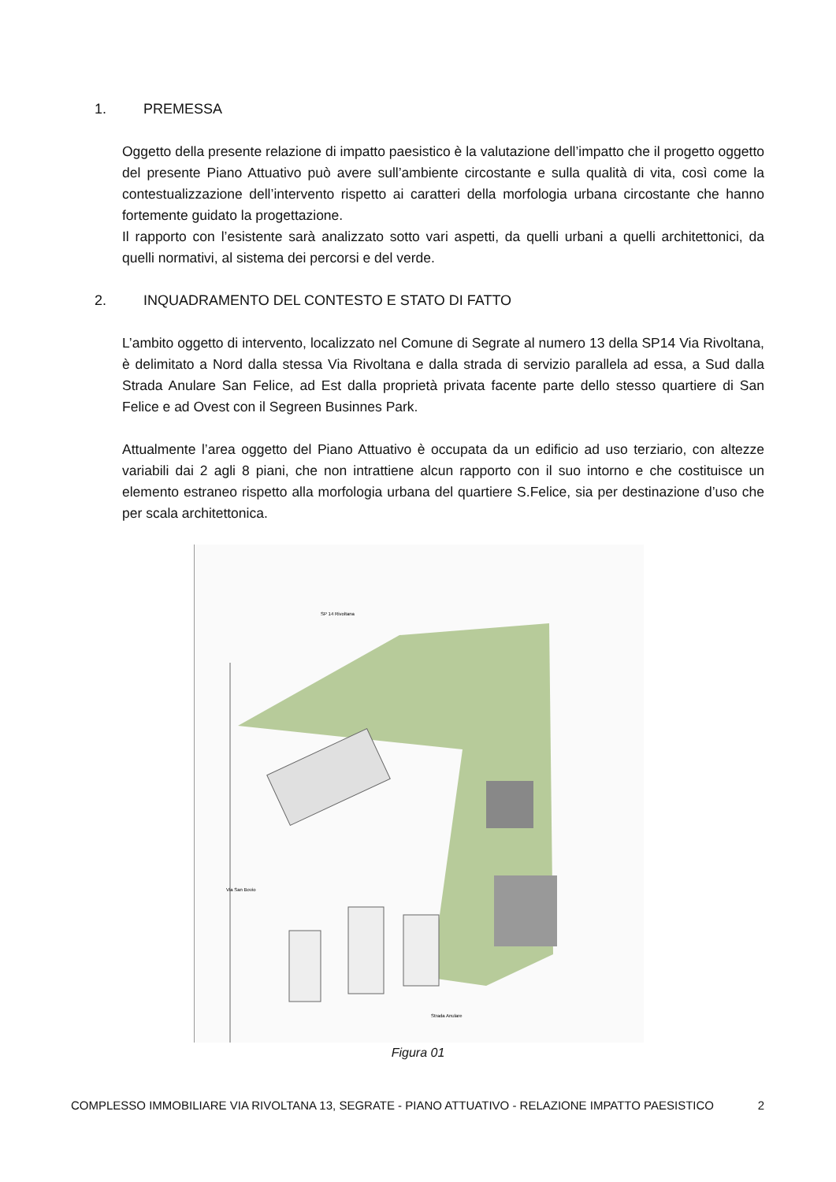1. PREMESSA
Oggetto della presente relazione di impatto paesistico è la valutazione dell’impatto che il progetto oggetto del presente Piano Attuativo può avere sull’ambiente circostante e sulla qualità di vita, così come la contestualizzazione dell’intervento rispetto ai caratteri della morfologia urbana circostante che hanno fortemente guidato la progettazione.
Il rapporto con l’esistente sarà analizzato sotto vari aspetti, da quelli urbani a quelli architettonici, da quelli normativi, al sistema dei percorsi e del verde.
2. INQUADRAMENTO DEL CONTESTO E STATO DI FATTO
L’ambito oggetto di intervento, localizzato nel Comune di Segrate al numero 13 della SP14 Via Rivoltana, è delimitato a Nord dalla stessa Via Rivoltana e dalla strada di servizio parallela ad essa, a Sud dalla Strada Anulare San Felice, ad Est dalla proprietà privata facente parte dello stesso quartiere di San Felice e ad Ovest con il Segreen Businnes Park.
Attualmente l’area oggetto del Piano Attuativo è occupata da un edificio ad uso terziario, con altezze variabili dai 2 agli 8 piani, che non intrattiene alcun rapporto con il suo intorno e che costituisce un elemento estraneo rispetto alla morfologia urbana del quartiere S.Felice, sia per destinazione d’uso che per scala architettonica.
SP 14 Rivoltana
Via San Bovio
Strada Anulare
Figura 01
COMPLESSO IMMOBILIARE VIA RIVOLTANA 13, SEGRATE - PIANO ATTUATIVO - RELAZIONE IMPATTO PAESISTICO 2